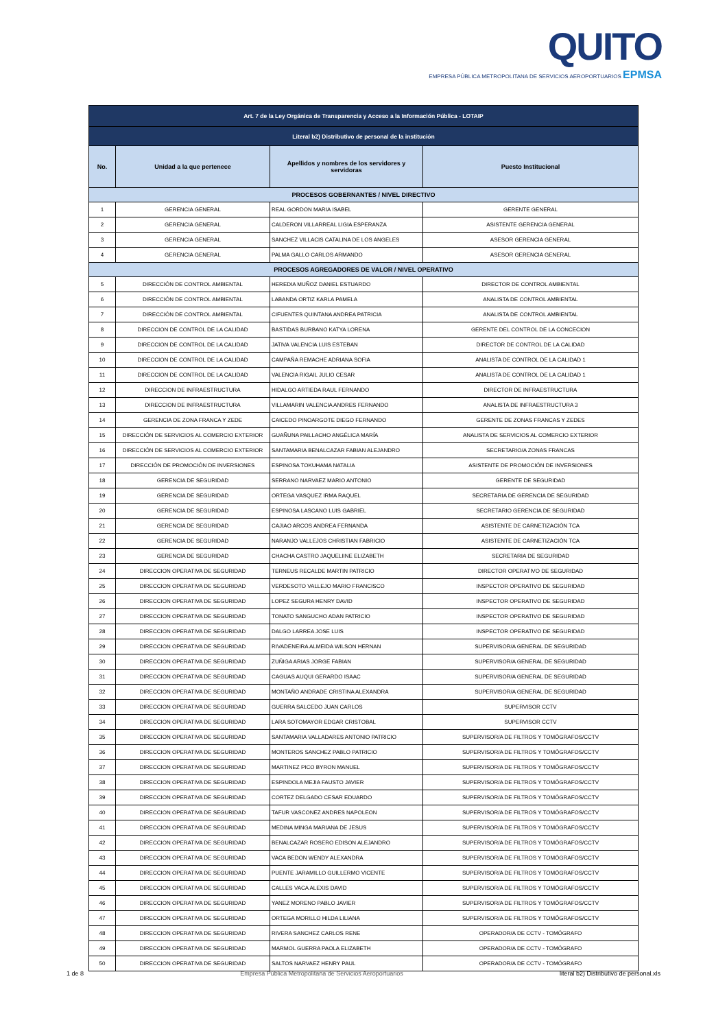QUITO
EMPRESA PÚBLICA METROPOLITANA DE SERVICIOS AEROPORTUARIOS EPMSA
| Art. 7 de la Ley Orgánica de Transparencia y Acceso a la Información Pública - LOTAIP | | | |
| Literal b2) Distributivo de personal de la institución | | | |
| No. | Unidad a la que pertenece | Apellidos y nombres de los servidores y servidoras | Puesto Institucional |
| PROCESOS GOBERNANTES / NIVEL DIRECTIVO | | | |
| 1 | GERENCIA GENERAL | REAL GORDON MARIA ISABEL | GERENTE GENERAL |
| 2 | GERENCIA GENERAL | CALDERON VILLARREAL LIGIA ESPERANZA | ASISTENTE GERENCIA GENERAL |
| 3 | GERENCIA GENERAL | SANCHEZ VILLACIS CATALINA DE LOS ANGELES | ASESOR GERENCIA GENERAL |
| 4 | GERENCIA GENERAL | PALMA GALLO CARLOS ARMANDO | ASESOR GERENCIA GENERAL |
| PROCESOS AGREGADORES DE VALOR / NIVEL OPERATIVO | | | |
| 5 | DIRECCIÓN DE CONTROL AMBIENTAL | HEREDIA MUÑOZ DANIEL ESTUARDO | DIRECTOR DE CONTROL AMBIENTAL |
| 6 | DIRECCIÓN DE CONTROL AMBIENTAL | LABANDA ORTIZ KARLA PAMELA | ANALISTA DE CONTROL AMBIENTAL |
| 7 | DIRECCIÓN DE CONTROL AMBIENTAL | CIFUENTES QUINTANA ANDREA PATRICIA | ANALISTA DE CONTROL AMBIENTAL |
| 8 | DIRECCION DE CONTROL DE LA CALIDAD | BASTIDAS BURBANO KATYA LORENA | GERENTE DEL CONTROL DE LA CONCECION |
| 9 | DIRECCION DE CONTROL DE LA CALIDAD | JATIVA VALENCIA LUIS ESTEBAN | DIRECTOR DE CONTROL DE LA CALIDAD |
| 10 | DIRECCION DE CONTROL DE LA CALIDAD | CAMPAÑA REMACHE ADRIANA SOFIA | ANALISTA DE CONTROL DE LA CALIDAD 1 |
| 11 | DIRECCION DE CONTROL DE LA CALIDAD | VALENCIA RIGAIL JULIO CESAR | ANALISTA DE CONTROL DE LA CALIDAD 1 |
| 12 | DIRECCION DE INFRAESTRUCTURA | HIDALGO ARTIEDA RAUL FERNANDO | DIRECTOR DE INFRAESTRUCTURA |
| 13 | DIRECCION DE INFRAESTRUCTURA | VILLAMARIN VALENCIA ANDRES FERNANDO | ANALISTA DE INFRAESTRUCTURA 3 |
| 14 | GERENCIA DE ZONA FRANCA Y ZEDE | CAICEDO PINOARGOTE DIEGO FERNANDO | GERENTE DE ZONAS FRANCAS Y ZEDES |
| 15 | DIRECCIÓN DE SERVICIOS AL COMERCIO EXTERIOR | GUAÑUNA PAILLACHO ANGÉLICA MARÍA | ANALISTA DE SERVICIOS AL COMERCIO EXTERIOR |
| 16 | DIRECCIÓN DE SERVICIOS AL COMERCIO EXTERIOR | SANTAMARIA BENALCAZAR FABIAN ALEJANDRO | SECRETARIO/A ZONAS FRANCAS |
| 17 | DIRECCIÓN DE PROMOCIÓN DE INVERSIONES | ESPINOSA TOKUHAMA NATALIA | ASISTENTE DE PROMOCIÓN DE INVERSIONES |
| 18 | GERENCIA DE SEGURIDAD | SERRANO NARVAEZ MARIO ANTONIO | GERENTE DE SEGURIDAD |
| 19 | GERENCIA DE SEGURIDAD | ORTEGA VASQUEZ IRMA RAQUEL | SECRETARIA DE GERENCIA DE SEGURIDAD |
| 20 | GERENCIA DE SEGURIDAD | ESPINOSA LASCANO LUIS GABRIEL | SECRETARIO GERENCIA DE SEGURIDAD |
| 21 | GERENCIA DE SEGURIDAD | CAJIAO ARCOS ANDREA FERNANDA | ASISTENTE DE CARNETIZACIÓN TCA |
| 22 | GERENCIA DE SEGURIDAD | NARANJO VALLEJOS CHRISTIAN FABRICIO | ASISTENTE DE CARNETIZACIÓN TCA |
| 23 | GERENCIA DE SEGURIDAD | CHACHA CASTRO JAQUELIINE ELIZABETH | SECRETARIA DE SEGURIDAD |
| 24 | DIRECCION OPERATIVA DE SEGURIDAD | TERNEUS RECALDE MARTIN PATRICIO | DIRECTOR OPERATIVO DE SEGURIDAD |
| 25 | DIRECCION OPERATIVA DE SEGURIDAD | VERDESOTO VALLEJO MARIO FRANCISCO | INSPECTOR OPERATIVO DE SEGURIDAD |
| 26 | DIRECCION OPERATIVA DE SEGURIDAD | LOPEZ SEGURA HENRY DAVID | INSPECTOR OPERATIVO DE SEGURIDAD |
| 27 | DIRECCION OPERATIVA DE SEGURIDAD | TONATO SANGUCHO ADAN PATRICIO | INSPECTOR OPERATIVO DE SEGURIDAD |
| 28 | DIRECCION OPERATIVA DE SEGURIDAD | DALGO LARREA JOSE LUIS | INSPECTOR OPERATIVO DE SEGURIDAD |
| 29 | DIRECCION OPERATIVA DE SEGURIDAD | RIVADENEIRA ALMEIDA WILSON HERNAN | SUPERVISOR/A GENERAL DE SEGURIDAD |
| 30 | DIRECCION OPERATIVA DE SEGURIDAD | ZUÑIGA ARIAS JORGE FABIAN | SUPERVISOR/A GENERAL DE SEGURIDAD |
| 31 | DIRECCION OPERATIVA DE SEGURIDAD | CAGUAS AUQUI GERARDO ISAAC | SUPERVISOR/A GENERAL DE SEGURIDAD |
| 32 | DIRECCION OPERATIVA DE SEGURIDAD | MONTAÑO ANDRADE CRISTINA ALEXANDRA | SUPERVISOR/A GENERAL DE SEGURIDAD |
| 33 | DIRECCION OPERATIVA DE SEGURIDAD | GUERRA SALCEDO JUAN CARLOS | SUPERVISOR CCTV |
| 34 | DIRECCION OPERATIVA DE SEGURIDAD | LARA SOTOMAYOR EDGAR CRISTOBAL | SUPERVISOR CCTV |
| 35 | DIRECCION OPERATIVA DE SEGURIDAD | SANTAMARIA VALLADARES ANTONIO PATRICIO | SUPERVISOR/A DE FILTROS Y TOMÓGRAFOS/CCTV |
| 36 | DIRECCION OPERATIVA DE SEGURIDAD | MONTEROS SANCHEZ PABLO PATRICIO | SUPERVISOR/A DE FILTROS Y TOMÓGRAFOS/CCTV |
| 37 | DIRECCION OPERATIVA DE SEGURIDAD | MARTINEZ PICO BYRON MANUEL | SUPERVISOR/A DE FILTROS Y TOMÓGRAFOS/CCTV |
| 38 | DIRECCION OPERATIVA DE SEGURIDAD | ESPINDOLA MEJIA FAUSTO JAVIER | SUPERVISOR/A DE FILTROS Y TOMÓGRAFOS/CCTV |
| 39 | DIRECCION OPERATIVA DE SEGURIDAD | CORTEZ DELGADO CESAR EDUARDO | SUPERVISOR/A DE FILTROS Y TOMÓGRAFOS/CCTV |
| 40 | DIRECCION OPERATIVA DE SEGURIDAD | TAFUR VASCONEZ ANDRES NAPOLEON | SUPERVISOR/A DE FILTROS Y TOMÓGRAFOS/CCTV |
| 41 | DIRECCION OPERATIVA DE SEGURIDAD | MEDINA MINGA MARIANA DE JESUS | SUPERVISOR/A DE FILTROS Y TOMÓGRAFOS/CCTV |
| 42 | DIRECCION OPERATIVA DE SEGURIDAD | BENALCAZAR ROSERO EDISON ALEJANDRO | SUPERVISOR/A DE FILTROS Y TOMÓGRAFOS/CCTV |
| 43 | DIRECCION OPERATIVA DE SEGURIDAD | VACA BEDON WENDY ALEXANDRA | SUPERVISOR/A DE FILTROS Y TOMÓGRAFOS/CCTV |
| 44 | DIRECCION OPERATIVA DE SEGURIDAD | PUENTE JARAMILLO GUILLERMO VICENTE | SUPERVISOR/A DE FILTROS Y TOMÓGRAFOS/CCTV |
| 45 | DIRECCION OPERATIVA DE SEGURIDAD | CALLES VACA ALEXIS DAVID | SUPERVISOR/A DE FILTROS Y TOMÓGRAFOS/CCTV |
| 46 | DIRECCION OPERATIVA DE SEGURIDAD | YANEZ MORENO PABLO JAVIER | SUPERVISOR/A DE FILTROS Y TOMÓGRAFOS/CCTV |
| 47 | DIRECCION OPERATIVA DE SEGURIDAD | ORTEGA MORILLO HILDA LILIANA | SUPERVISOR/A DE FILTROS Y TOMÓGRAFOS/CCTV |
| 48 | DIRECCION OPERATIVA DE SEGURIDAD | RIVERA SANCHEZ CARLOS RENE | OPERADOR/A DE CCTV - TOMÓGRAFO |
| 49 | DIRECCION OPERATIVA DE SEGURIDAD | MARMOL GUERRA PAOLA ELIZABETH | OPERADOR/A DE CCTV - TOMÓGRAFO |
| 50 | DIRECCION OPERATIVA DE SEGURIDAD | SALTOS NARVAEZ HENRY PAUL | OPERADOR/A DE CCTV - TOMÓGRAFO |
1 de 8 Empresa Pública Metropolitana de Servicios Aeroportuarios literal b2) Distributivo de personal.xls